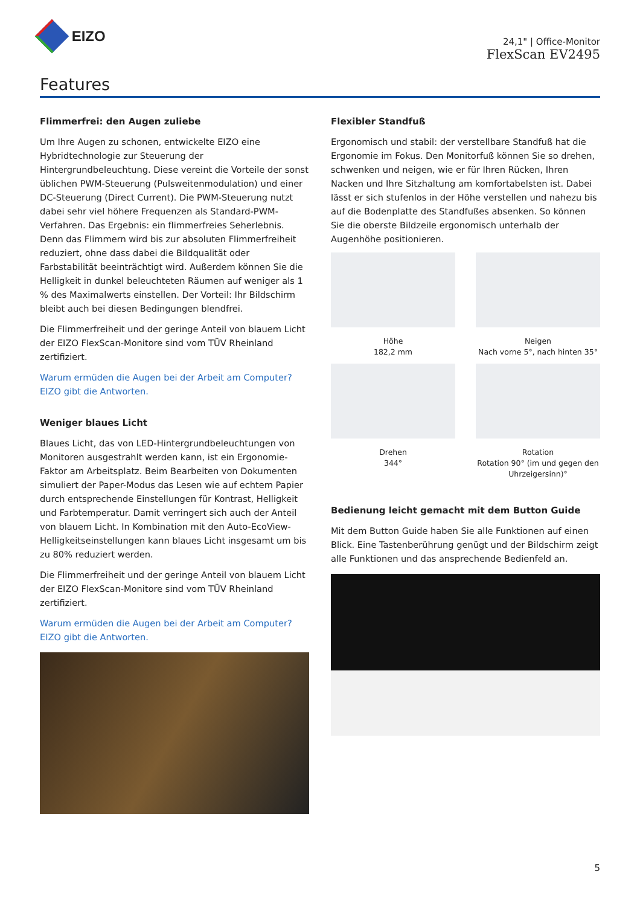EIZO
24,1" | Office-Monitor
FlexScan EV2495
Features
Flimmerfrei: den Augen zuliebe
Um Ihre Augen zu schonen, entwickelte EIZO eine Hybridtech­nologie zur Steuerung der Hintergrundbeleuchtung. Diese ver­eint die Vorteile der sonst üblichen PWM-Steuerung (Pulsweiten­modulation) und einer DC-Steuerung (Direct Current). Die PWM-Steuerung nutzt dabei sehr viel höhere Frequenzen als Standard-PWM-Verfahren. Das Ergebnis: ein flimmerfreies Seherlebnis. Denn das Flimmern wird bis zur absoluten Flimmerfreiheit redu­ziert, ohne dass dabei die Bildqualität oder Farbstabilität beein­trächtigt wird. Außerdem können Sie die Helligkeit in dunkel be­leuchteten Räumen auf weniger als 1 % des Maximalwerts ein­stellen. Der Vorteil: Ihr Bildschirm bleibt auch bei diesen Bedin­gungen blendfrei.
Die Flimmerfreiheit und der geringe Anteil von blauem Licht der EIZO FlexScan-Monitore sind vom TÜV Rheinland zertifiziert.
Warum ermüden die Augen bei der Arbeit am Computer? EIZO gibt die Antworten.
Weniger blaues Licht
Blaues Licht, das von LED-Hintergrundbeleuchtungen von Moni­toren ausgestrahlt werden kann, ist ein Ergonomie-Faktor am Ar­beitsplatz. Beim Bearbeiten von Dokumenten simuliert der Paper-Modus das Lesen wie auf echtem Papier durch entsprechende Einstellungen für Kontrast, Helligkeit und Farbtemperatur. Damit verringert sich auch der Anteil von blauem Licht. In Kombination mit den Auto-EcoView-Helligkeitseinstellungen kann blaues Licht insgesamt um bis zu 80% reduziert werden.
Die Flimmerfreiheit und der geringe Anteil von blauem Licht der EIZO FlexScan-Monitore sind vom TÜV Rheinland zertifiziert.
Warum ermüden die Augen bei der Arbeit am Computer? EIZO gibt die Antworten.
Flexibler Standfuß
Ergonomisch und stabil: der verstellbare Standfuß hat die Ergo­nomie im Fokus. Den Monitorfuß können Sie so drehen, schwen­ken und neigen, wie er für Ihren Rücken, Ihren Nacken und Ihre Sitzhaltung am komfortabelsten ist. Dabei lässt er sich stufenlos in der Höhe verstellen und nahezu bis auf die Bodenplatte des Standfußes absenken. So können Sie die oberste Bildzeile ergo­nomisch unterhalb der Augenhöhe positionieren.
Höhe
182,2 mm
Neigen
Nach vorne 5°, nach hinten 35°
Drehen
344°
Rotation
Rotation 90° (im und gegen den Uhrzeigersinn)°
Bedienung leicht gemacht mit dem Button Guide
Mit dem Button Guide haben Sie alle Funktionen auf einen Blick. Eine Tastenberührung genügt und der Bildschirm zeigt alle Funk­tionen und das ansprechende Bedienfeld an.
5